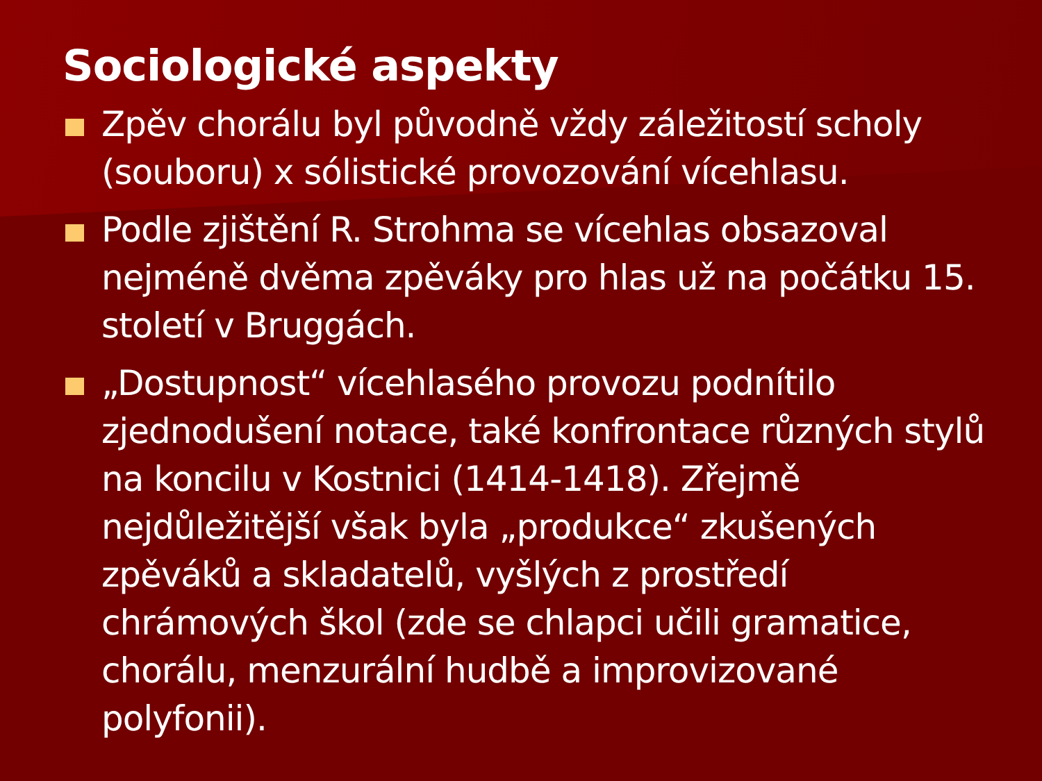Sociologické aspekty
Zpěv chorálu byl původně vždy záležitostí scholy (souboru) x sólistické provozování vícehlasu.
Podle zjištění R. Strohma se vícehlas obsazoval nejméně dvěma zpěváky pro hlas už na počátku 15. století v Bruggách.
„Dostupnost“ vícehlasého provozu podnítilo zjednodušení notace, také konfrontace různých stylů na koncilu v Kostnici (1414-1418). Zřejmě nejdůležitější však byla „produkce“ zkušených zpěváků a skladatelů, vyšlých z prostředí chrámových škol (zde se chlapci učili gramatice, chorálu, menzurální hudbě a improvizované polyfonii).